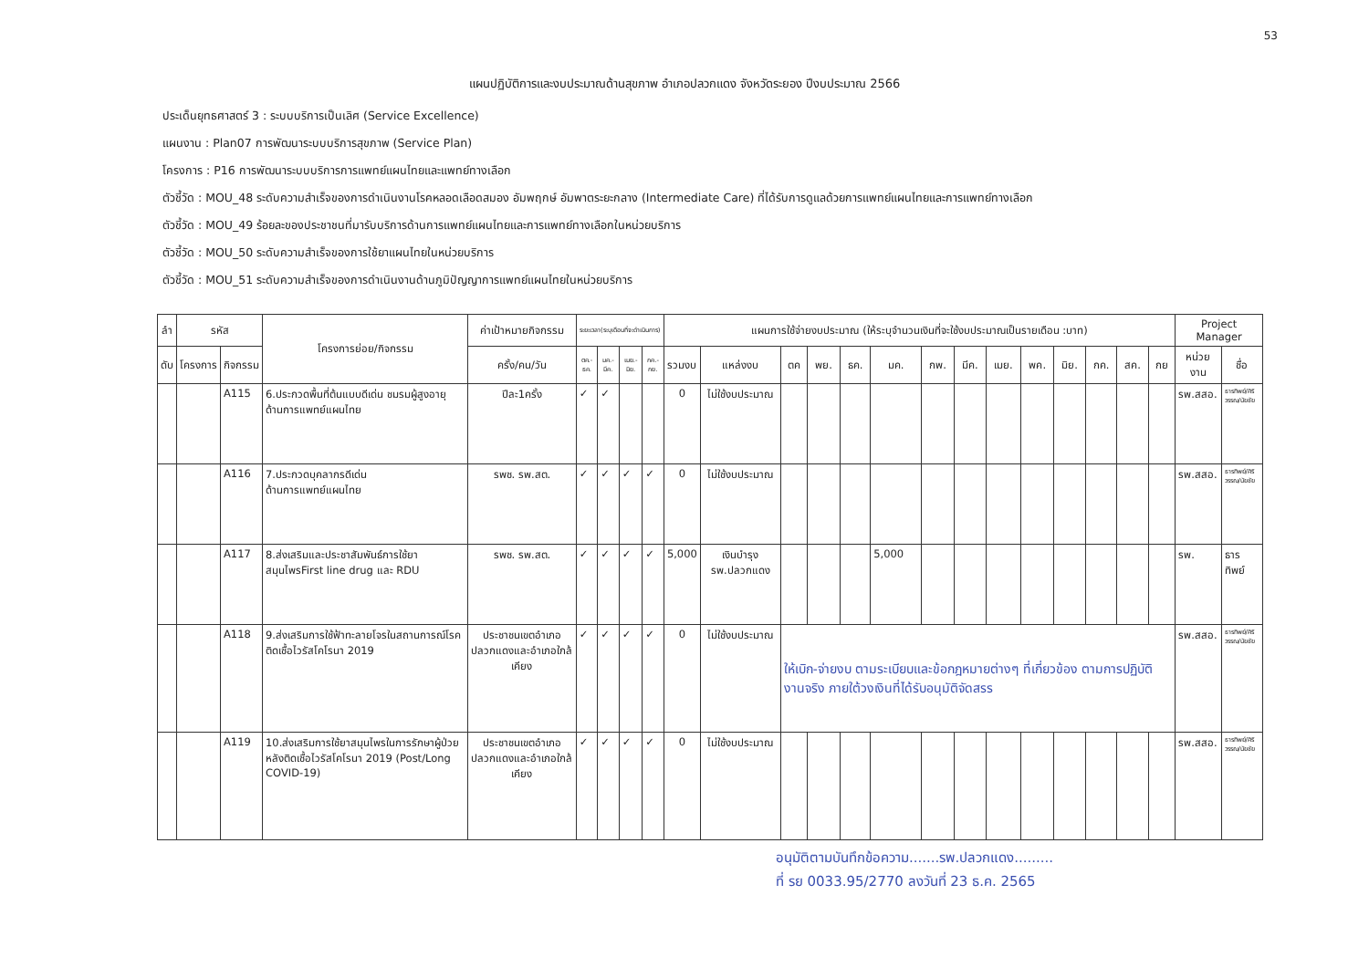53
แผนปฏิบัติการและงบประมาณด้านสุขภาพ อำเภอปลวกแดง จังหวัดระยอง ปีงบประมาณ 2566
ประเด็นยุทธศาสตร์ 3 : ระบบบริการเป็นเลิศ (Service Excellence)
แผนงาน : Plan07 การพัฒนาระบบบริการสุขภาพ (Service Plan)
โครงการ : P16 การพัฒนาระบบบริการการแพทย์แผนไทยและแพทย์ทางเลือก
ตัวชี้วัด : MOU_48 ระดับความสำเร็จของการดำเนินงานโรคหลอดเลือดสมอง อัมพฤกษ์ อัมพาตระยะกลาง (Intermediate Care) ที่ได้รับการดูแลด้วยการแพทย์แผนไทยและการแพทย์ทางเลือก
ตัวชี้วัด : MOU_49 ร้อยละของประชาชนที่มารับบริการด้านการแพทย์แผนไทยและการแพทย์ทางเลือกในหน่วยบริการ
ตัวชี้วัด : MOU_50 ระดับความสำเร็จของการใช้ยาแผนไทยในหน่วยบริการ
ตัวชี้วัด : MOU_51 ระดับความสำเร็จของการดำเนินงานด้านภูมิปัญญาการแพทย์แผนไทยในหน่วยบริการ
| ลำ | รหัส | | โครงการย่อย/กิจกรรม | ค่าเป้าหมายกิจกรรม | ระยะเวลา(ระบุเดือนที่จะดำเนินการ) | | | | แผนการใช้จ่ายงบประมาณ (ให้ระบุจำนวนเงินที่จะใช้งบประมาณเป็นรายเดือน :บาท) | | | | | | | | | | | | | | Project Manager | |
| --- | --- | --- | --- | --- | --- | --- | --- | --- | --- | --- | --- | --- | --- | --- | --- | --- | --- | --- | --- | --- | --- | --- | --- | --- |
| ดับ | โครงการ | กิจกรรม | | ครั้ง/คน/วัน | ตค.-ธค. | มค.-มีค. | เมย.-มิย. | กค.-กย. | รวมงบ | แหล่งงบ | ตค | พย. | ธค. | มค. | กพ. | มีค. | เมย. | พค. | มิย. | กค. | สค. | กย | หน่วยงาน | ชื่อ |
| | | A115 | 6.ประกวดพื้นที่ต้นแบบดีเด่น ชมรมผู้สูงอายุ ด้านการแพทย์แผนไทย | ปีละ1ครั้ง | ✓ | ✓ | | | 0 | ไม่ใช้งบประมาณ | | | | | | | | | | | | | รพ.สสอ. | ธารทิพย์/ศิริวรรณ/นัยชัย |
| | | A116 | 7.ประกวดบุคลากรดีเด่น ด้านการแพทย์แผนไทย | รพช. รพ.สต. | ✓ | ✓ | ✓ | ✓ | 0 | ไม่ใช้งบประมาณ | | | | | | | | | | | | | รพ.สสอ. | ธารทิพย์/ศิริวรรณ/นัยชัย |
| | | A117 | 8.ส่งเสริมและประชาสัมพันธ์การใช้ยาสมุนไพรFirst line drug และ RDU | รพช. รพ.สต. | ✓ | ✓ | ✓ | ✓ | 5,000 | เงินบำรุง รพ.ปลวกแดง | | | | 5,000 | | | | | | | | | รพ. | ธารทิพย์ |
| | | A118 | 9.ส่งเสริมการใช้ฟ้าทะลายโจรในสถานการณ์โรคติดเชื้อไวรัสโคโรนา 2019 | ประชาชนเขตอำเภอปลวกแดงและอำเภอใกล้เคียง | ✓ | ✓ | ✓ | ✓ | 0 | ไม่ใช้งบประมาณ | ให้เบิก-จ่ายงบ ตามระเบียบและข้อกฎหมายต่างๆ ที่เกี่ยวข้อง ตามการปฏิบัติงานจริง ภายใต้วงเงินที่ได้รับอนุมัติจัดสรร | | | | | | | | | | | | รพ.สสอ. | ธารทิพย์/ศิริวรรณ/นัยชัย |
| | | A119 | 10.ส่งเสริมการใช้ยาสมุนไพรในการรักษาผู้ป่วยหลังติดเชื้อไวรัสโคโรนา 2019 (Post/Long COVID-19) | ประชาชนเขตอำเภอปลวกแดงและอำเภอใกล้เคียง | ✓ | ✓ | ✓ | ✓ | 0 | ไม่ใช้งบประมาณ | | | | | | | | | | | | | รพ.สสอ. | ธารทิพย์/ศิริวรรณ/นัยชัย |
อนุมัติตามบันทึกข้อความ.......รพ.ปลวกแดง.........
ที่ รย 0033.95/2770 ลงวันที่ 23 ธ.ค. 2565